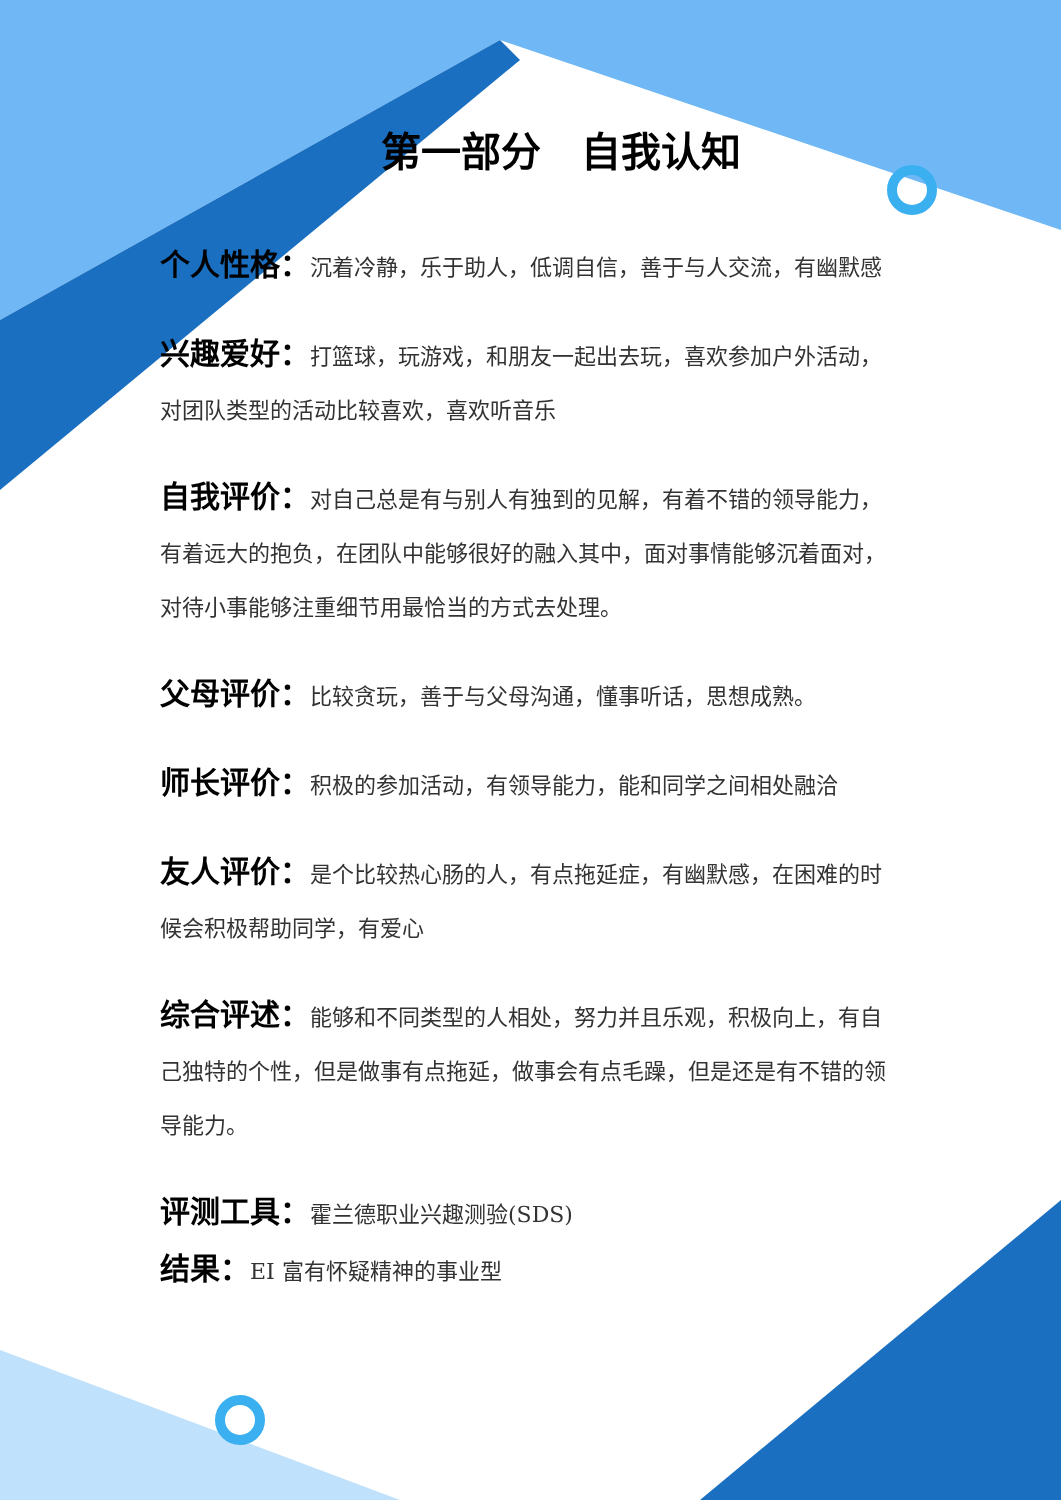第一部分　自我认知
个人性格：沉着冷静，乐于助人，低调自信，善于与人交流，有幽默感
兴趣爱好：打篮球，玩游戏，和朋友一起出去玩，喜欢参加户外活动，对团队类型的活动比较喜欢，喜欢听音乐
自我评价：对自己总是有与别人有独到的见解，有着不错的领导能力，有着远大的抱负，在团队中能够很好的融入其中，面对事情能够沉着面对，对待小事能够注重细节用最恰当的方式去处理。
父母评价：比较贪玩，善于与父母沟通，懂事听话，思想成熟。
师长评价：积极的参加活动，有领导能力，能和同学之间相处融洽
友人评价：是个比较热心肠的人，有点拖延症，有幽默感，在困难的时候会积极帮助同学，有爱心
综合评述：能够和不同类型的人相处，努力并且乐观，积极向上，有自己独特的个性，但是做事有点拖延，做事会有点毛躁，但是还是有不错的领导能力。
评测工具：霍兰德职业兴趣测验(SDS)
结果：EI 富有怀疑精神的事业型